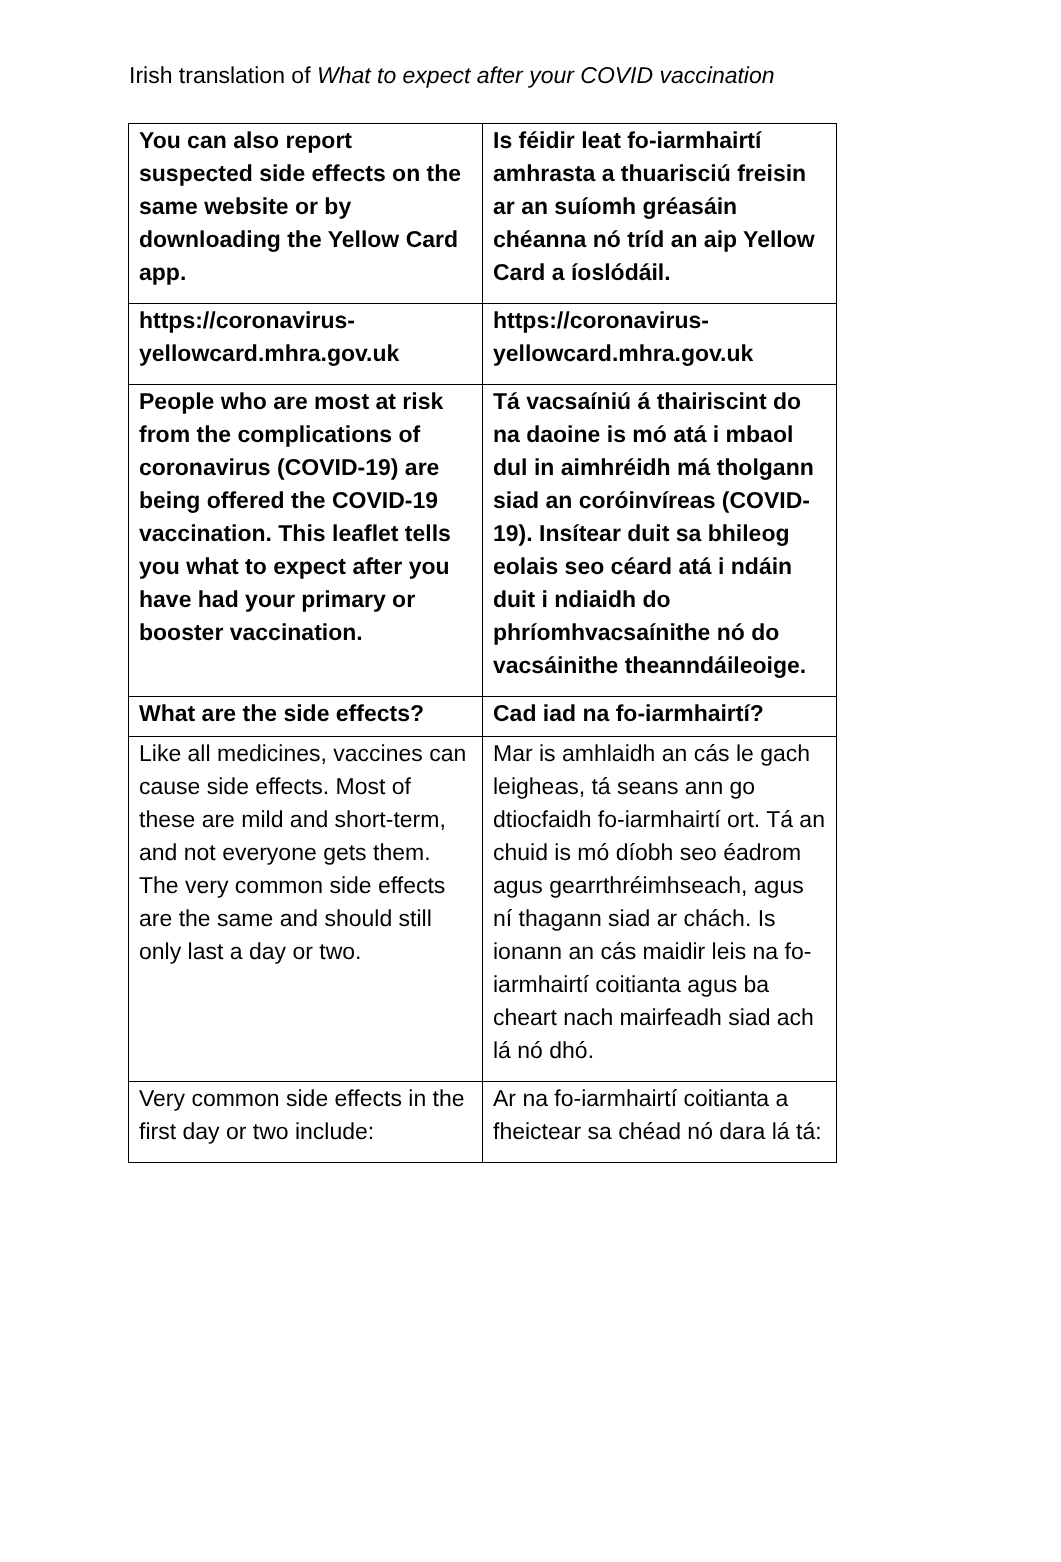Irish translation of What to expect after your COVID vaccination
| You can also report suspected side effects on the same website or by downloading the Yellow Card app. | Is féidir leat fo-iarmhairtí amhrasta a thuarisciú freisin ar an suíomh gréasáin chéanna nó tríd an aip Yellow Card a íoslódáil. |
| https://coronavirus-yellowcard.mhra.gov.uk | https://coronavirus-yellowcard.mhra.gov.uk |
| People who are most at risk from the complications of coronavirus (COVID-19) are being offered the COVID-19 vaccination. This leaflet tells you what to expect after you have had your primary or booster vaccination. | Tá vacsaíniú á thairiscint do na daoine is mó atá i mbaol dul in aimhréidh má tholgann siad an coróinvíreas (COVID-19). Insítear duit sa bhileog eolais seo céard atá i ndáin duit i ndiaidh do phríomhvacsaínithe nó do vacsáinithe theanndáileoige. |
| What are the side effects? | Cad iad na fo-iarmhairtí? |
| Like all medicines, vaccines can cause side effects. Most of these are mild and short-term, and not everyone gets them. The very common side effects are the same and should still only last a day or two. | Mar is amhlaidh an cás le gach leigheas, tá seans ann go dtiocfaidh fo-iarmhairtí ort. Tá an chuid is mó díobh seo éadrom agus gearrthréimhseach, agus ní thagann siad ar chách. Is ionann an cás maidir leis na fo-iarmhairtí coitianta agus ba cheart nach mairfeadh siad ach lá nó dhó. |
| Very common side effects in the first day or two include: | Ar na fo-iarmhairtí coitianta a fheictear sa chéad nó dara lá tá: |